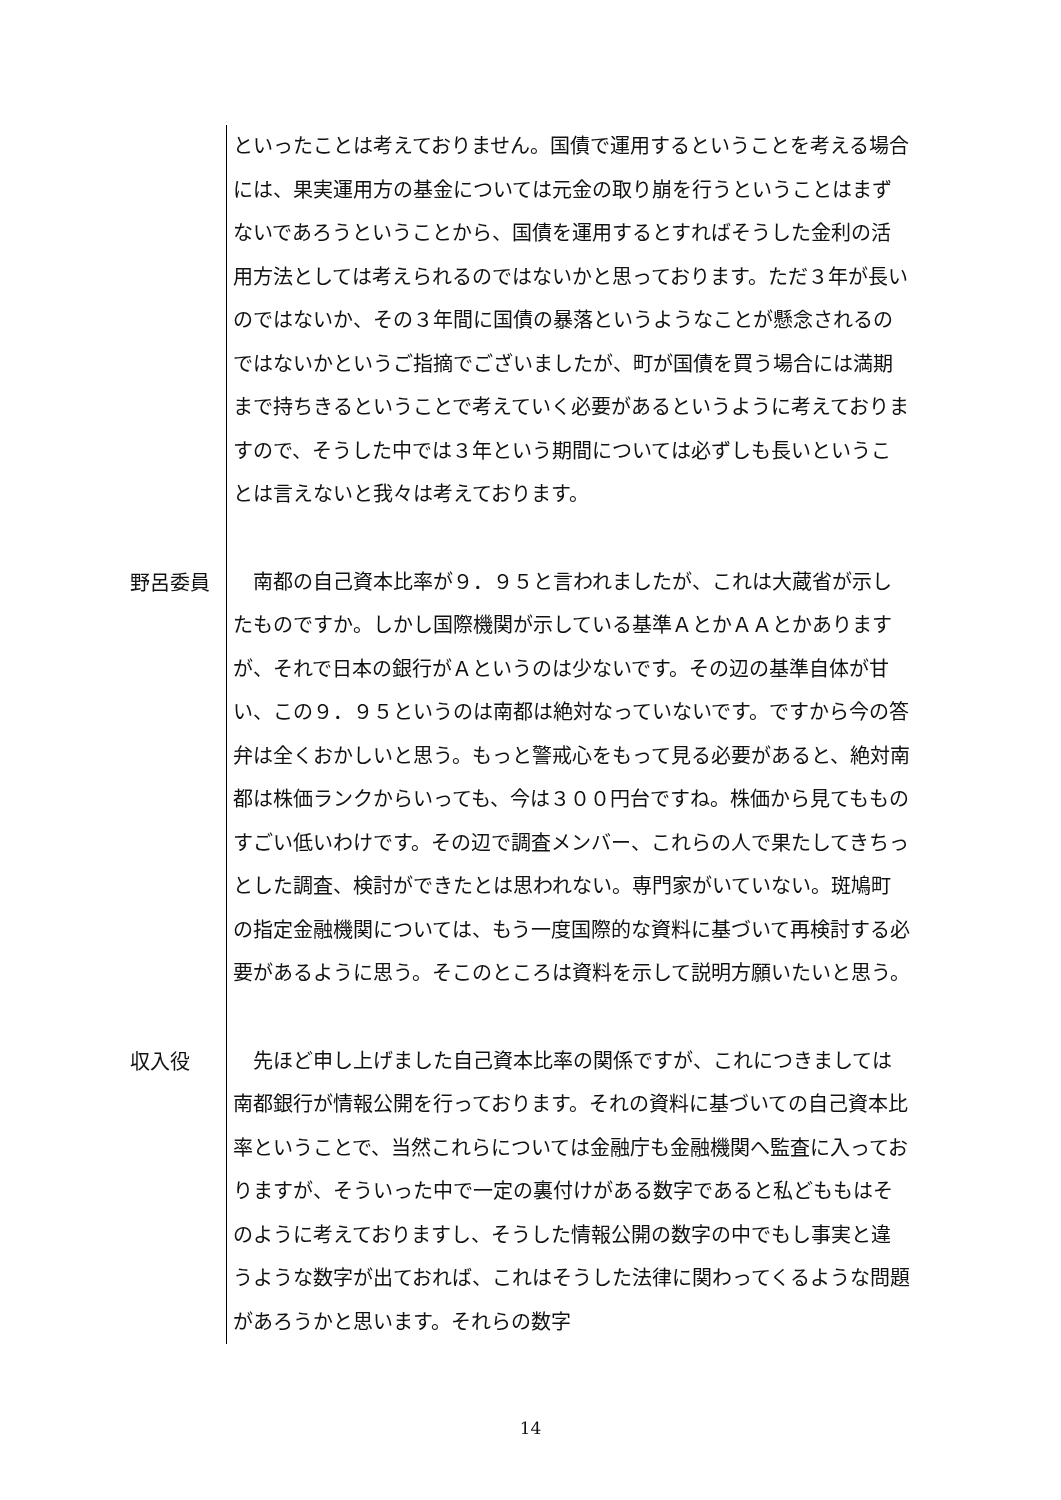といったことは考えておりません。国債で運用するということを考える場合には、果実運用方の基金については元金の取り崩を行うということはまずないであろうということから、国債を運用するとすればそうした金利の活用方法としては考えられるのではないかと思っております。ただ３年が長いのではないか、その３年間に国債の暴落というようなことが懸念されるのではないかというご指摘でございましたが、町が国債を買う場合には満期まで持ちきるということで考えていく必要があるというように考えておりますので、そうした中では３年という期間については必ずしも長いということは言えないと我々は考えております。
野呂委員
　南都の自己資本比率が９．９５と言われましたが、これは大蔵省が示したものですか。しかし国際機関が示している基準ＡとかＡＡとかありますが、それで日本の銀行がＡというのは少ないです。その辺の基準自体が甘い、この９．９５というのは南都は絶対なっていないです。ですから今の答弁は全くおかしいと思う。もっと警戒心をもって見る必要があると、絶対南都は株価ランクからいっても、今は３００円台ですね。株価から見てもものすごい低いわけです。その辺で調査メンバー、これらの人で果たしてきちっとした調査、検討ができたとは思われない。専門家がいていない。斑鳩町の指定金融機関については、もう一度国際的な資料に基づいて再検討する必要があるように思う。そこのところは資料を示して説明方願いたいと思う。
収入役
　先ほど申し上げました自己資本比率の関係ですが、これにつきましては南都銀行が情報公開を行っております。それの資料に基づいての自己資本比率ということで、当然これらについては金融庁も金融機関へ監査に入っておりますが、そういった中で一定の裏付けがある数字であると私どももはそのように考えておりますし、そうした情報公開の数字の中でもし事実と違うような数字が出ておれば、これはそうした法律に関わってくるような問題があろうかと思います。それらの数字
14